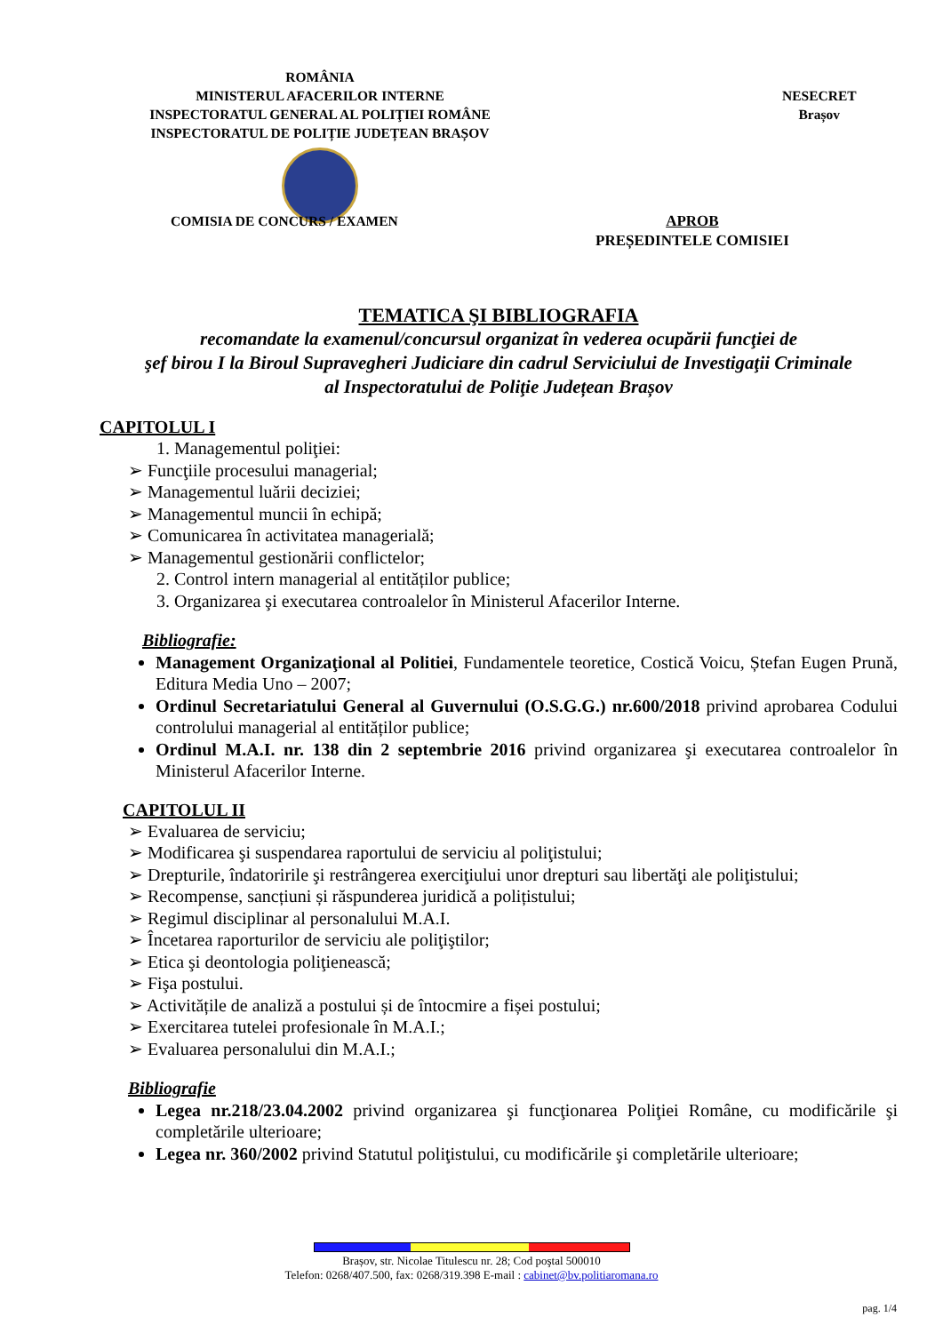ROMÂNIA
MINISTERUL AFACERILOR INTERNE
INSPECTORATUL GENERAL AL POLIŢIEI ROMÂNE
INSPECTORATUL DE POLIȚIE JUDEȚEAN BRAȘOV
NESECRET
Brașov
COMISIA DE CONCURS / EXAMEN
APROB
PREȘEDINTELE COMISIEI
TEMATICA ŞI BIBLIOGRAFIA
recomandate la examenul/concursul organizat în vederea ocupării funcţiei de
şef birou I la Biroul Supravegheri Judiciare din cadrul Serviciului de Investigaţii Criminale
al Inspectoratului de Poliţie Județean Brașov
CAPITOLUL I
1. Managementul poliţiei:
➢ Funcţiile procesului managerial;
➢ Managementul luării deciziei;
➢ Managementul muncii în echipă;
➢ Comunicarea în activitatea managerială;
➢ Managementul gestionării conflictelor;
2. Control intern managerial al entităților publice;
3. Organizarea şi executarea controalelor în Ministerul Afacerilor Interne.
Bibliografie:
Management Organizaţional al Politiei, Fundamentele teoretice, Costică Voicu, Ștefan Eugen Prună, Editura Media Uno – 2007;
Ordinul Secretariatului General al Guvernului (O.S.G.G.) nr.600/2018 privind aprobarea Codului controlului managerial al entităților publice;
Ordinul M.A.I. nr. 138 din 2 septembrie 2016 privind organizarea şi executarea controalelor în Ministerul Afacerilor Interne.
CAPITOLUL II
➢ Evaluarea de serviciu;
➢ Modificarea şi suspendarea raportului de serviciu al poliţistului;
➢ Drepturile, îndatoririle şi restrângerea exerciţiului unor drepturi sau libertăţi ale poliţistului;
➢ Recompense, sancțiuni și răspunderea juridică a polițistului;
➢ Regimul disciplinar al personalului M.A.I.
➢ Încetarea raporturilor de serviciu ale poliţiştilor;
➢ Etica şi deontologia poliţienească;
➢ Fişa postului.
➢ Activitățile de analiză a postului și de întocmire a fișei postului;
➢ Exercitarea tutelei profesionale în M.A.I.;
➢ Evaluarea personalului din M.A.I.;
Bibliografie
Legea nr.218/23.04.2002 privind organizarea şi funcţionarea Poliţiei Române, cu modificările şi completările ulterioare;
Legea nr. 360/2002 privind Statutul poliţistului, cu modificările şi completările ulterioare;
Brașov, str. Nicolae Titulescu nr. 28; Cod poştal 500010
Telefon: 0268/407.500, fax: 0268/319.398 E-mail : cabinet@bv.politiaromana.ro
pag. 1/4